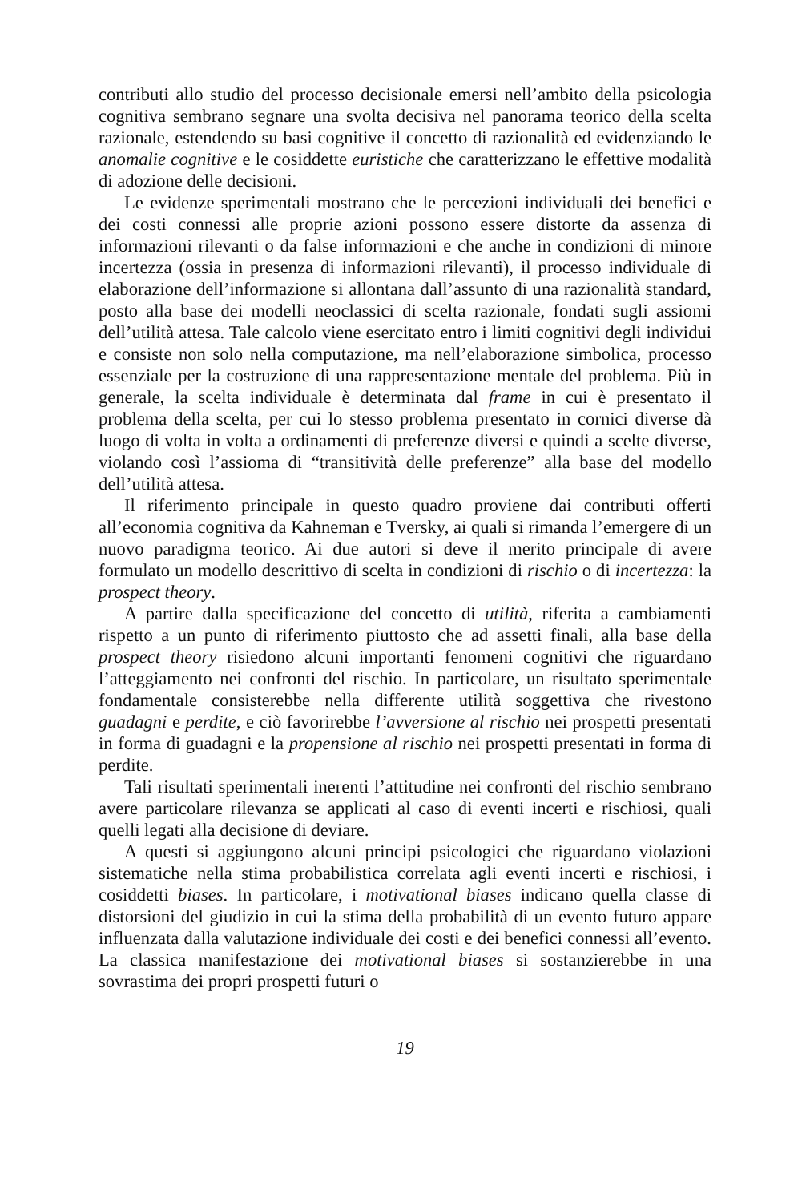contributi allo studio del processo decisionale emersi nell’ambito della psicologia cognitiva sembrano segnare una svolta decisiva nel panorama teorico della scelta razionale, estendendo su basi cognitive il concetto di razionalità ed evidenziando le anomalie cognitive e le cosiddette euristiche che caratterizzano le effettive modalità di adozione delle decisioni.
Le evidenze sperimentali mostrano che le percezioni individuali dei benefici e dei costi connessi alle proprie azioni possono essere distorte da assenza di informazioni rilevanti o da false informazioni e che anche in condizioni di minore incertezza (ossia in presenza di informazioni rilevanti), il processo individuale di elaborazione dell’informazione si allontana dall’assunto di una razionalità standard, posto alla base dei modelli neoclassici di scelta razionale, fondati sugli assiomi dell’utilità attesa. Tale calcolo viene esercitato entro i limiti cognitivi degli individui e consiste non solo nella computazione, ma nell’elaborazione simbolica, processo essenziale per la costruzione di una rappresentazione mentale del problema. Più in generale, la scelta individuale è determinata dal frame in cui è presentato il problema della scelta, per cui lo stesso problema presentato in cornici diverse dà luogo di volta in volta a ordinamenti di preferenze diversi e quindi a scelte diverse, violando così l’assioma di “transitività delle preferenze” alla base del modello dell’utilità attesa.
Il riferimento principale in questo quadro proviene dai contributi offerti all’economia cognitiva da Kahneman e Tversky, ai quali si rimanda l’emergere di un nuovo paradigma teorico. Ai due autori si deve il merito principale di avere formulato un modello descrittivo di scelta in condizioni di rischio o di incertezza: la prospect theory.
A partire dalla specificazione del concetto di utilità, riferita a cambiamenti rispetto a un punto di riferimento piuttosto che ad assetti finali, alla base della prospect theory risiedono alcuni importanti fenomeni cognitivi che riguardano l’atteggiamento nei confronti del rischio. In particolare, un risultato sperimentale fondamentale consisterebbe nella differente utilità soggettiva che rivestono guadagni e perdite, e ciò favorirebbe l’avversione al rischio nei prospetti presentati in forma di guadagni e la propensione al rischio nei prospetti presentati in forma di perdite.
Tali risultati sperimentali inerenti l’attitudine nei confronti del rischio sembrano avere particolare rilevanza se applicati al caso di eventi incerti e rischiosi, quali quelli legati alla decisione di deviare.
A questi si aggiungono alcuni principi psicologici che riguardano violazioni sistematiche nella stima probabilistica correlata agli eventi incerti e rischiosi, i cosiddetti biases. In particolare, i motivational biases indicano quella classe di distorsioni del giudizio in cui la stima della probabilità di un evento futuro appare influenzata dalla valutazione individuale dei costi e dei benefici connessi all’evento. La classica manifestazione dei motivational biases si sostanzierebbe in una sovrastima dei propri prospetti futuri o
19